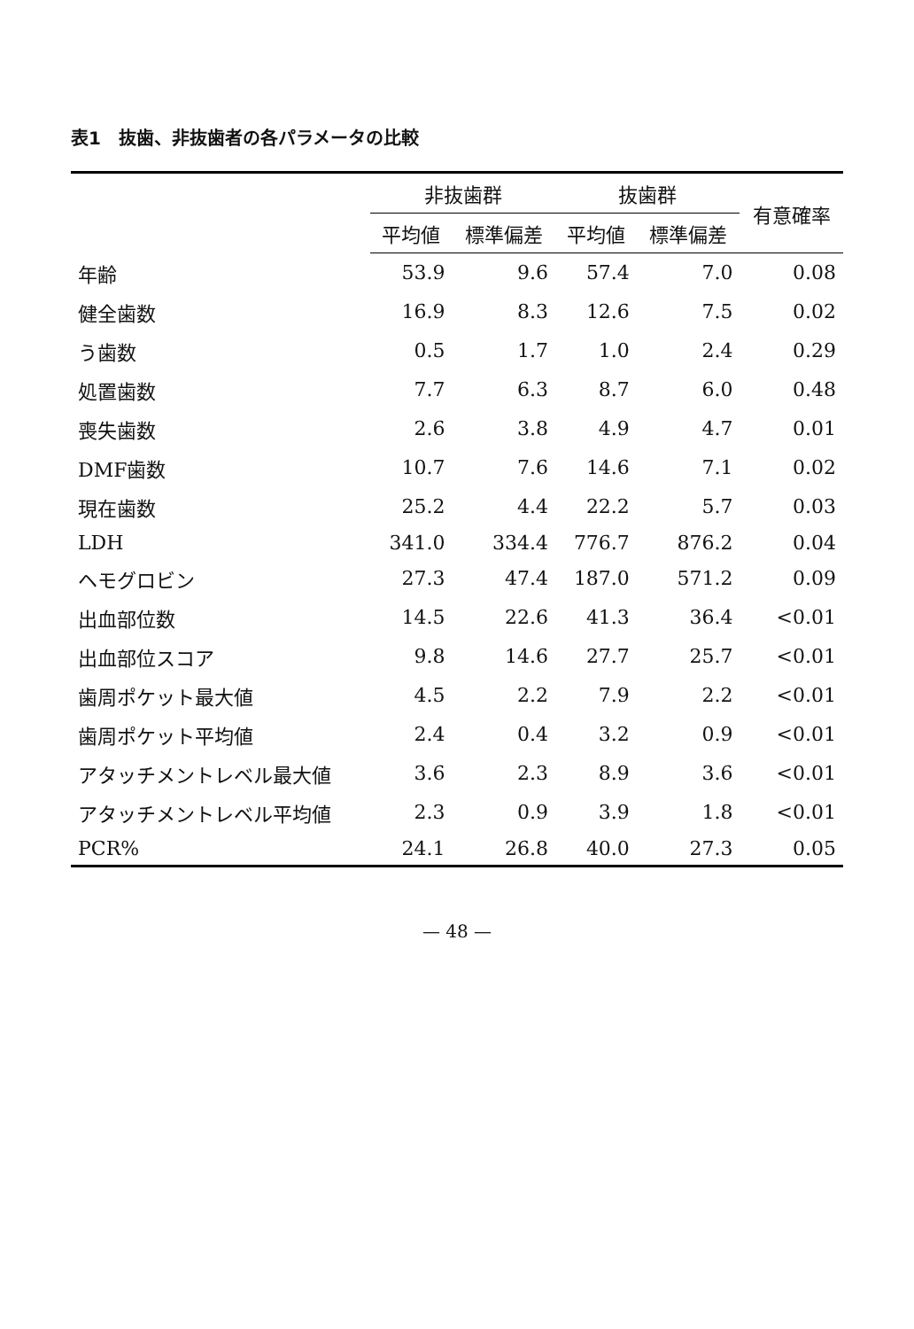表1　抜歯、非抜歯者の各パラメータの比較
| | 非抜歯群 | | 抜歯群 | | 有意確率 |
| --- | --- | --- | --- | --- | --- |
| | 平均値 | 標準偏差 | 平均値 | 標準偏差 | |
| 年齢 | 53.9 | 9.6 | 57.4 | 7.0 | 0.08 |
| 健全歯数 | 16.9 | 8.3 | 12.6 | 7.5 | 0.02 |
| う歯数 | 0.5 | 1.7 | 1.0 | 2.4 | 0.29 |
| 処置歯数 | 7.7 | 6.3 | 8.7 | 6.0 | 0.48 |
| 喪失歯数 | 2.6 | 3.8 | 4.9 | 4.7 | 0.01 |
| DMF歯数 | 10.7 | 7.6 | 14.6 | 7.1 | 0.02 |
| 現在歯数 | 25.2 | 4.4 | 22.2 | 5.7 | 0.03 |
| LDH | 341.0 | 334.4 | 776.7 | 876.2 | 0.04 |
| ヘモグロビン | 27.3 | 47.4 | 187.0 | 571.2 | 0.09 |
| 出血部位数 | 14.5 | 22.6 | 41.3 | 36.4 | <0.01 |
| 出血部位スコア | 9.8 | 14.6 | 27.7 | 25.7 | <0.01 |
| 歯周ポケット最大値 | 4.5 | 2.2 | 7.9 | 2.2 | <0.01 |
| 歯周ポケット平均値 | 2.4 | 0.4 | 3.2 | 0.9 | <0.01 |
| アタッチメントレベル最大値 | 3.6 | 2.3 | 8.9 | 3.6 | <0.01 |
| アタッチメントレベル平均値 | 2.3 | 0.9 | 3.9 | 1.8 | <0.01 |
| PCR% | 24.1 | 26.8 | 40.0 | 27.3 | 0.05 |
— 48 —